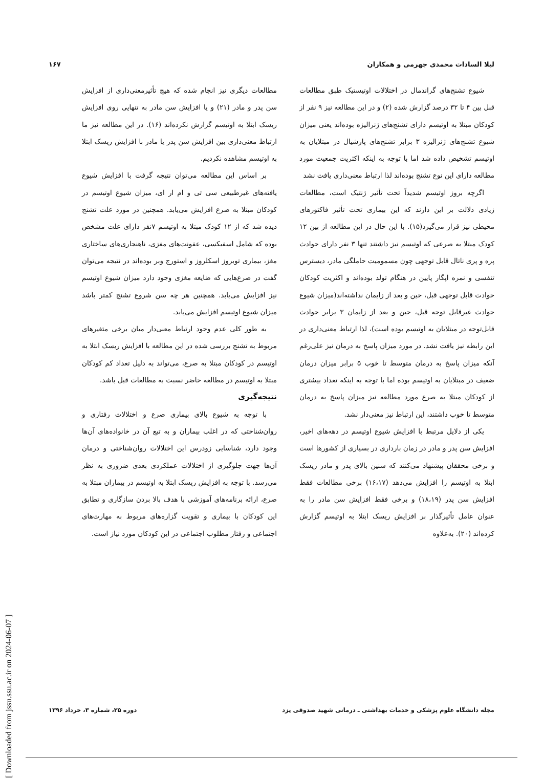لیلا السادات محمدی جهرمی و همکاران ۱۶۷
شیوع تشنج‌های گراندمال در اختلالات اوتیستیک طبق مطالعات قبل بین ۴ تا ۳۲ درصد گزارش شده (۲) و در این مطالعه نیز ۹ نفر از کودکان مبتلا به اوتیسم دارای تشنج‌های ژنرالیزه بوده‌اند یعنی میزان شیوع تشنج‌های ژنرالیزه ۳ برابر تشنج‌های پارشیال در مبتلایان به اوتیسم تشخیص داده شد اما با توجه به اینکه اکثریت جمعیت مورد مطالعه دارای این نوع تشنج بوده‌اند لذا ارتباط معنی‌داری یافت نشد
اگرچه بروز اوتیسم شدیداً تحت تأثیر ژنتیک است، مطالعات زیادی دلالت بر این دارند که این بیماری تحت تأثیر فاکتورهای محیطی نیز قرار می‌گیرد(۱۵). با این حال در این مطالعه از بین ۱۲ کودک مبتلا به صرعی که اوتیسم نیز داشتند تنها ۳ نفر دارای حوادث پره و پری ناتال قابل توجهی چون مسمومیت حاملگی مادر، دیسترس تنفسی و نمره اپگار پایین در هنگام تولد بوده‌اند و اکثریت کودکان حوادث قابل توجهی قبل، حین و بعد از زایمان نداشته‌اند(میزان شیوع حوادث غیرقابل توجه قبل، حین و بعد از زایمان ۳ برابر حوادث قابل‌توجه در مبتلایان به اوتیسم بوده است)، لذا ارتباط معنی‌داری در این رابطه نیز یافت نشد. در مورد میزان پاسخ به درمان نیز علی‌رغم آنکه میزان پاسخ به درمان متوسط تا خوب ۵ برابر میزان درمان ضعیف در مبتلایان به اوتیسم بوده اما با توجه به اینکه تعداد بیشتری از کودکان مبتلا به صرع مورد مطالعه نیز میزان پاسخ به درمان متوسط تا خوب داشتند، این ارتباط نیز معنی‌دار نشد.
یکی از دلایل مرتبط با افزایش شیوع اوتیسم در دهه‌های اخیر، افزایش سن پدر و مادر در زمان بارداری در بسیاری از کشورها است و برخی محققان پیشنهاد می‌کنند که سنین بالای پدر و مادر ریسک ابتلا به اوتیسم را افزایش می‌دهد (۱۶،۱۷) برخی مطالعات فقط افزایش سن پدر (۱۸،۱۹) و برخی فقط افزایش سن مادر را به عنوان عامل تأثیرگذار بر افزایش ریسک ابتلا به اوتیسم گزارش کرده‌اند (۲۰). به‌علاوه
مطالعات دیگری نیز انجام شده که هیچ تأثیرمعنی‌داری از افزایش سن پدر و مادر (۲۱) و یا افزایش سن مادر به تنهایی روی افزایش ریسک ابتلا به اوتیسم گزارش نکرده‌اند (۱۶). در این مطالعه نیز ما ارتباط معنی‌داری بین افزایش سن پدر یا مادر با افزایش ریسک ابتلا به اوتیسم مشاهده نکردیم.
بر اساس این مطالعه می‌توان نتیجه گرفت با افزایش شیوع یافته‌های غیرطبیعی سی تی و ام ار ای، میزان شیوع اوتیسم در کودکان مبتلا به صرع افزایش می‌یابد. همچنین در مورد علت تشنج دیده شد که از ۱۲ کودک مبتلا به اوتیسم ۷نفر دارای علت مشخص بوده که شامل اسفیکسی، عفونت‌های مغزی، ناهنجاری‌های ساختاری مغز، بیماری توبروز اسکلروز و استورج وبر بوده‌اند در نتیجه می‌توان گفت در صرع‌هایی که ضایعه مغزی وجود دارد میزان شیوع اوتیسم نیز افزایش می‌یابد. همچنین هر چه سن شروع تشنج کمتر باشد میزان شیوع اوتیسم افزایش می‌یابد.
به طور کلی عدم وجود ارتباط معنی‌دار میان برخی متغیرهای مربوط به تشنج بررسی شده در این مطالعه با افزایش ریسک ابتلا به اوتیسم در کودکان مبتلا به صرع، می‌تواند به دلیل تعداد کم کودکان مبتلا به اوتیسم در مطالعه حاضر نسبت به مطالعات قبل باشد.
نتیجه‌گیری
با توجه به شیوع بالای بیماری صرع و اختلالات رفتاری و روان‌شناختی که در اغلب بیماران و به تبع آن در خانواده‌های آن‌ها وجود دارد، شناسایی زودرس این اختلالات روان‌شناختی و درمان آن‌ها جهت جلوگیری از اختلالات عملکردی بعدی ضروری به نظر می‌رسد. با توجه به افزایش ریسک ابتلا به اوتیسم در بیماران مبتلا به صرع، ارائه برنامه‌های آموزشی با هدف بالا بردن سازگاری و تطابق این کودکان با بیماری و تقویت گزاره‌های مربوط به مهارت‌های اجتماعی و رفتار مطلوب اجتماعی در این کودکان مورد نیاز است.
مجله دانشگاه علوم پزشکی و خدمات بهداشتی ـ درمانی شهید صدوقی یزد دوره ۲۵، شماره ۳، خرداد ۱۳۹۶
[ Downloaded from jssu.ssu.ac.ir on 2024-06-07 ]